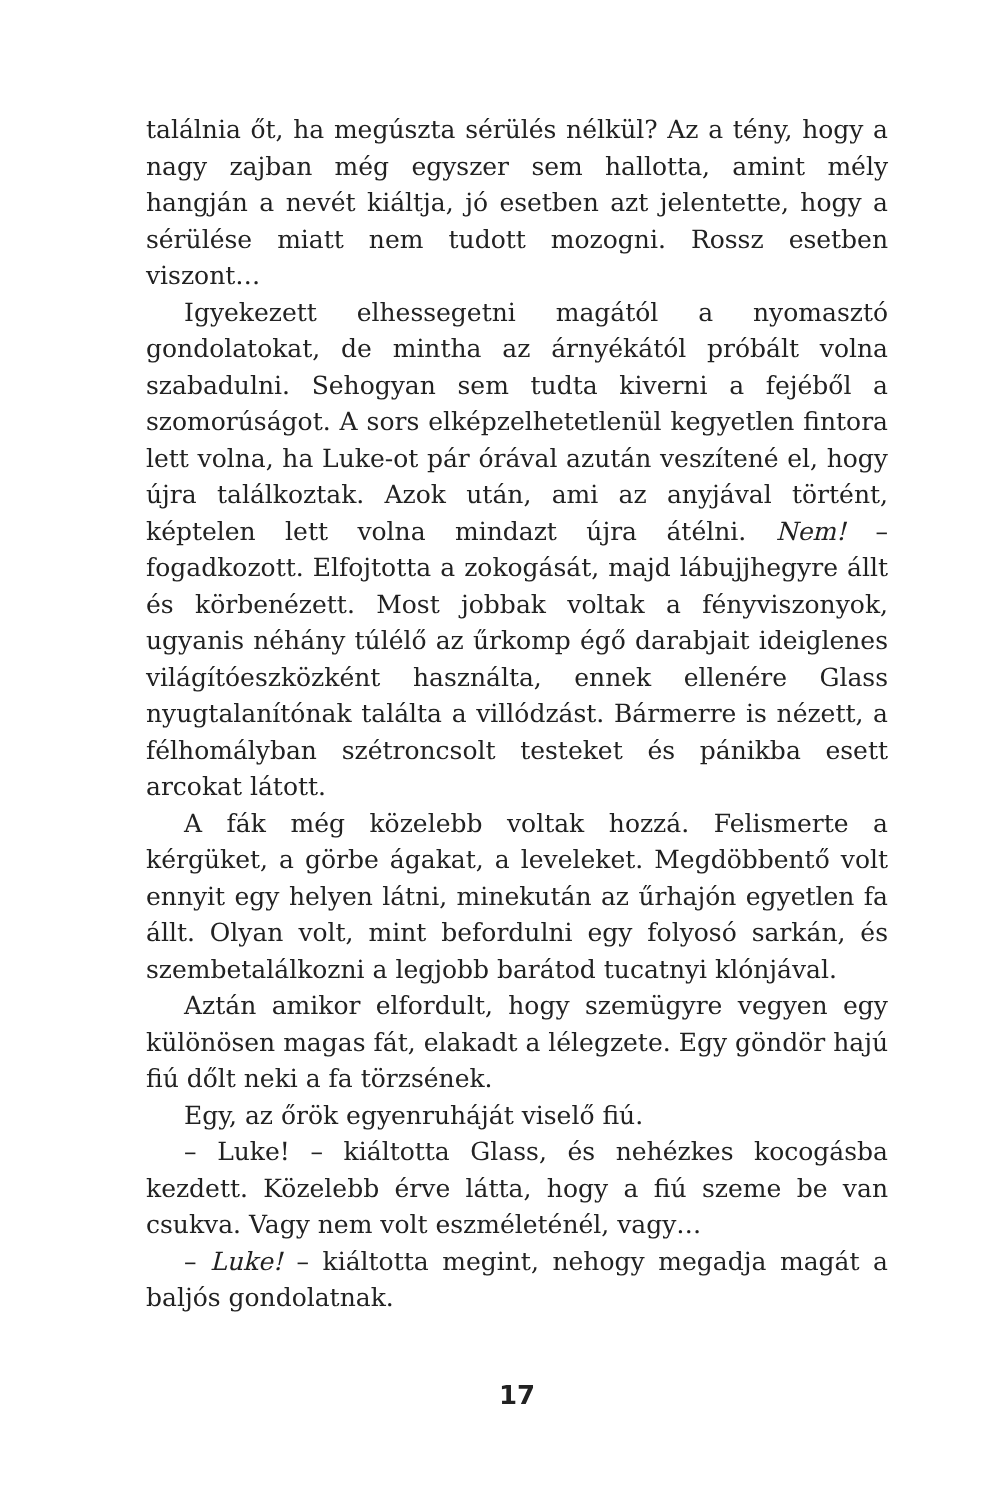találnia őt, ha megúszta sérülés nélkül? Az a tény, hogy a nagy zajban még egyszer sem hallotta, amint mély hangján a nevét kiáltja, jó esetben azt jelentette, hogy a sérülése miatt nem tudott mozogni. Rossz esetben viszont…
Igyekezett elhessegetni magától a nyomasztó gondolatokat, de mintha az árnyékától próbált volna szabadulni. Sehogyan sem tudta kiverni a fejéből a szomorúságot. A sors elképzelhetetlenül kegyetlen fintora lett volna, ha Luke-ot pár órával azután veszítené el, hogy újra találkoztak. Azok után, ami az anyjával történt, képtelen lett volna mindazt újra átélni. Nem! – fogadkozott. Elfojtotta a zokogását, majd lábujjhegyre állt és körbenézett. Most jobbak voltak a fényviszonyok, ugyanis néhány túlélő az űrkomp égő darabjait ideiglenes világítóeszközként használta, ennek ellenére Glass nyugtalanítónak találta a villódzást. Bármerre is nézett, a félhomályban szétroncsolt testeket és pánikba esett arcokat látott.
A fák még közelebb voltak hozzá. Felismerte a kérgüket, a görbe ágakat, a leveleket. Megdöbbentő volt ennyit egy helyen látni, minekután az űrhajón egyetlen fa állt. Olyan volt, mint befordulni egy folyosó sarkán, és szembetalálkozni a legjobb barátod tucatnyi klónjával.
Aztán amikor elfordult, hogy szemügyre vegyen egy különösen magas fát, elakadt a lélegzete. Egy göndör hajú fiú dőlt neki a fa törzsének.
Egy, az őrök egyenruháját viselő fiú.
– Luke! – kiáltotta Glass, és nehézkes kocogásba kezdett. Közelebb érve látta, hogy a fiú szeme be van csukva. Vagy nem volt eszméleténél, vagy…
– Luke! – kiáltotta megint, nehogy megadja magát a baljós gondolatnak.
17